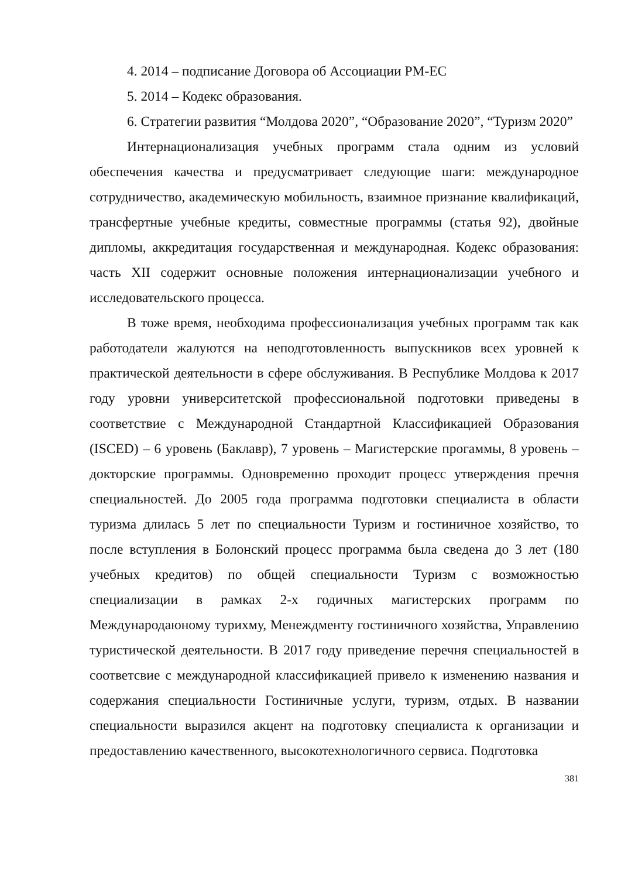4. 2014 – подписание Договора об Ассоциации РМ-ЕС
5. 2014 – Кодекс образования.
6. Стратегии развития “Молдова 2020”, “Образование 2020”, “Туризм 2020”
Интернационализация учебных программ стала одним из условий обеспечения качества и предусматривает следующие шаги: международное сотрудничество, академическую мобильность, взаимное признание квалификаций, трансфертные учебные кредиты, совместные программы (статья 92), двойные дипломы, аккредитация государственная и международная. Кодекс образования: часть XII содержит основные положения интернационализации учебного и исследовательского процесса.
В тоже время, необходима профессионализация учебных программ так как работодатели жалуются на неподготовленность выпускников всех уровней к практической деятельности в сфере обслуживания. В Республике Молдова к 2017 году уровни университетской профессиональной подготовки приведены в соответствие с Международной Стандартной Классификацией Образования (ISCED) – 6 уровень (Баклавр), 7 уровень – Магистерские прогаммы, 8 уровень – докторские программы. Одновременно проходит процесс утверждения пречня специальностей. До 2005 года программа подготовки специалиста в области туризма длилась 5 лет по специальности Туризм и гостиничное хозяйство, то после вступления в Болонский процесс программа была сведена до 3 лет (180 учебных кредитов) по общей специальности Туризм с возможностью специализации в рамках 2-х годичных магистерских программ по Международаюному турихму, Менеждменту гостиничного хозяйства, Управлению туристической деятельности. В 2017 году приведение перечня специальностей в соответсвие с международной классификацией привело к изменению названия и содержания специальности Гостиничные услуги, туризм, отдых. В названии специальности выразился акцент на подготовку специалиста к организации и предоставлению качественного, высокотехнологичного сервиса. Подготовка
381